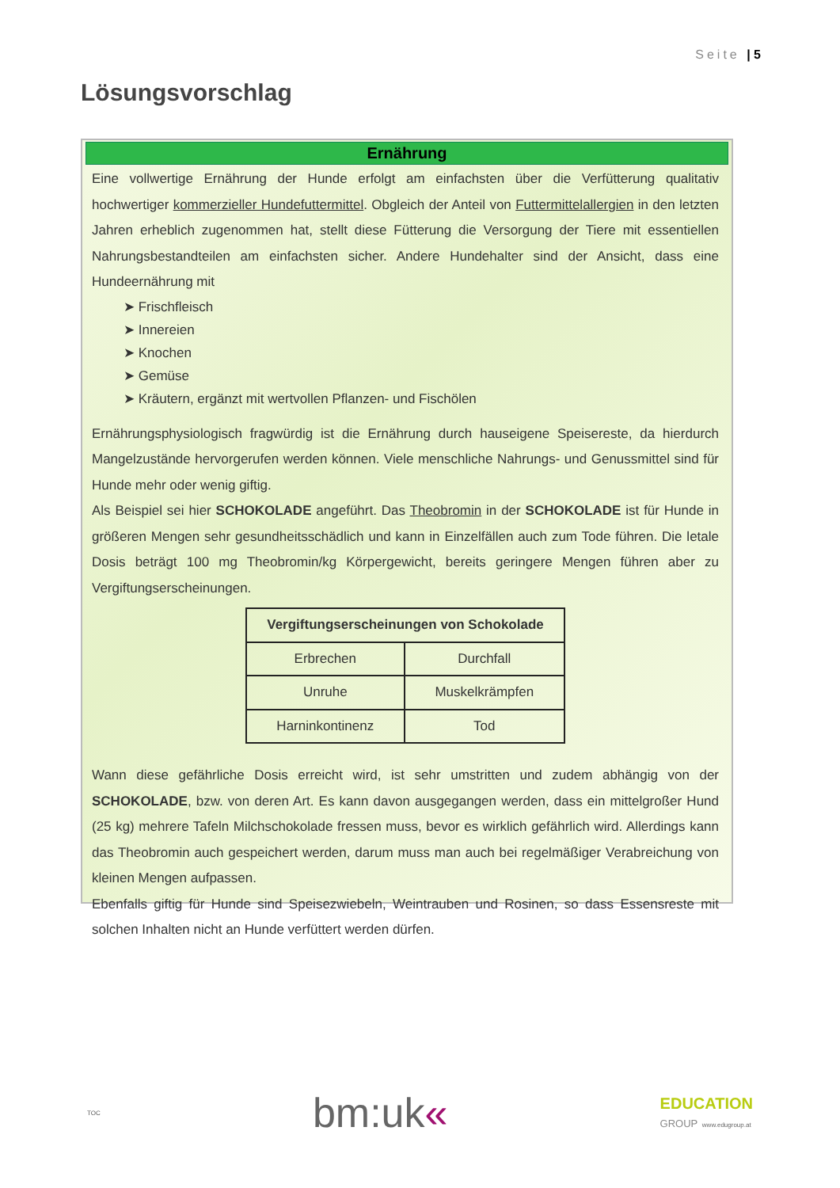Seite | 5
Lösungsvorschlag
Ernährung
Eine vollwertige Ernährung der Hunde erfolgt am einfachsten über die Verfütterung qualitativ hochwertiger kommerzieller Hundefuttermittel. Obgleich der Anteil von Futtermittelallergien in den letzten Jahren erheblich zugenommen hat, stellt diese Fütterung die Versorgung der Tiere mit essentiellen Nahrungsbestandteilen am einfachsten sicher. Andere Hundehalter sind der Ansicht, dass eine Hundeernährung mit
➤ Frischfleisch
➤ Innereien
➤ Knochen
➤ Gemüse
➤ Kräutern, ergänzt mit wertvollen Pflanzen- und Fischölen
Ernährungsphysiologisch fragwürdig ist die Ernährung durch hauseigene Speisereste, da hierdurch Mangelzustände hervorgerufen werden können. Viele menschliche Nahrungs- und Genussmittel sind für Hunde mehr oder wenig giftig.
Als Beispiel sei hier SCHOKOLADE angeführt. Das Theobromin in der SCHOKOLADE ist für Hunde in größeren Mengen sehr gesundheitsschädlich und kann in Einzelfällen auch zum Tode führen. Die letale Dosis beträgt 100 mg Theobromin/kg Körpergewicht, bereits geringere Mengen führen aber zu Vergiftungserscheinungen.
| Vergiftungserscheinungen von Schokolade | |
| --- | --- |
| Erbrechen | Durchfall |
| Unruhe | Muskelkrämpfen |
| Harninkontinenz | Tod |
Wann diese gefährliche Dosis erreicht wird, ist sehr umstritten und zudem abhängig von der SCHOKOLADE, bzw. von deren Art. Es kann davon ausgegangen werden, dass ein mittelgroßer Hund (25 kg) mehrere Tafeln Milchschokolade fressen muss, bevor es wirklich gefährlich wird. Allerdings kann das Theobromin auch gespeichert werden, darum muss man auch bei regelmäßiger Verabreichung von kleinen Mengen aufpassen.
Ebenfalls giftig für Hunde sind Speisezwiebeln, Weintrauben und Rosinen, so dass Essensreste mit solchen Inhalten nicht an Hunde verfüttert werden dürfen.
TOC
bm:uk«
EDUCATION
GROUP www.edugroup.at